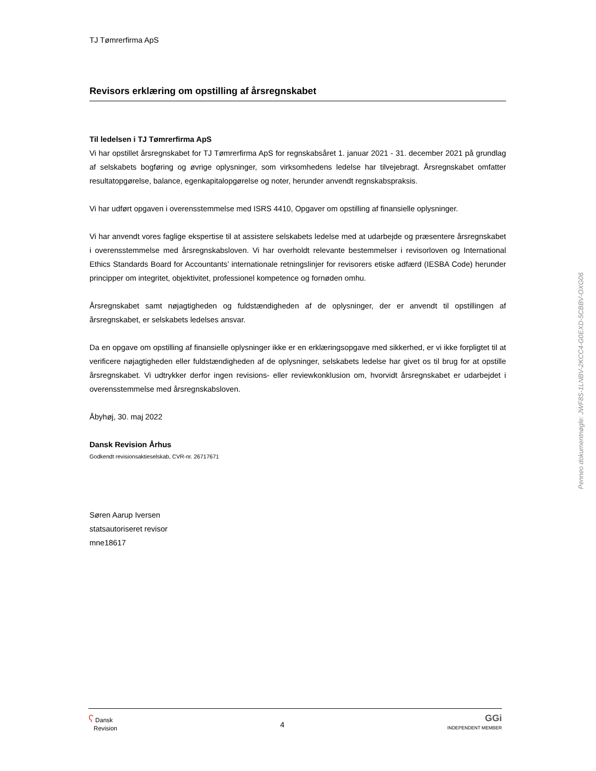TJ Tømrerfirma ApS
Revisors erklæring om opstilling af årsregnskabet
Til ledelsen i TJ Tømrerfirma ApS
Vi har opstillet årsregnskabet for TJ Tømrerfirma ApS for regnskabsåret 1. januar 2021 - 31. december 2021 på grundlag af selskabets bogføring og øvrige oplysninger, som virksomhedens ledelse har tilvejebragt. Årsregnskabet omfatter resultatopgørelse, balance, egenkapitalopgørelse og noter, herunder anvendt regnskabspraksis.
Vi har udført opgaven i overensstemmelse med ISRS 4410, Opgaver om opstilling af finansielle oplysninger.
Vi har anvendt vores faglige ekspertise til at assistere selskabets ledelse med at udarbejde og præsentere årsregnskabet i overensstemmelse med årsregnskabsloven. Vi har overholdt relevante bestemmelser i revisorloven og International Ethics Standards Board for Accountants’ internationale retningslinjer for revisorers etiske adfærd (IESBA Code) herunder principper om integritet, objektivitet, professionel kompetence og fornøden omhu.
Årsregnskabet samt nøjagtigheden og fuldstændigheden af de oplysninger, der er anvendt til opstillingen af årsregnskabet, er selskabets ledelses ansvar.
Da en opgave om opstilling af finansielle oplysninger ikke er en erklæringsopgave med sikkerhed, er vi ikke forpligtet til at verificere nøjagtigheden eller fuldstændigheden af de oplysninger, selskabets ledelse har givet os til brug for at opstille årsregnskabet. Vi udtrykker derfor ingen revisions- eller reviewkonklusion om, hvorvidt årsregnskabet er udarbejdet i overensstemmelse med årsregnskabsloven.
Åbyhøj, 30. maj 2022
Dansk Revision Århus
Godkendt revisionsaktieselskab, CVR-nr. 26717671
Søren Aarup Iversen
statsautoriseret revisor
mne18617
ʕ Dansk
Revision
4
GGi
INDEPENDENT MEMBER
Penneo dokumentnøgle: JWF8S-1LNBV-2KCC4-G0EXD-5CBBV-OXG06